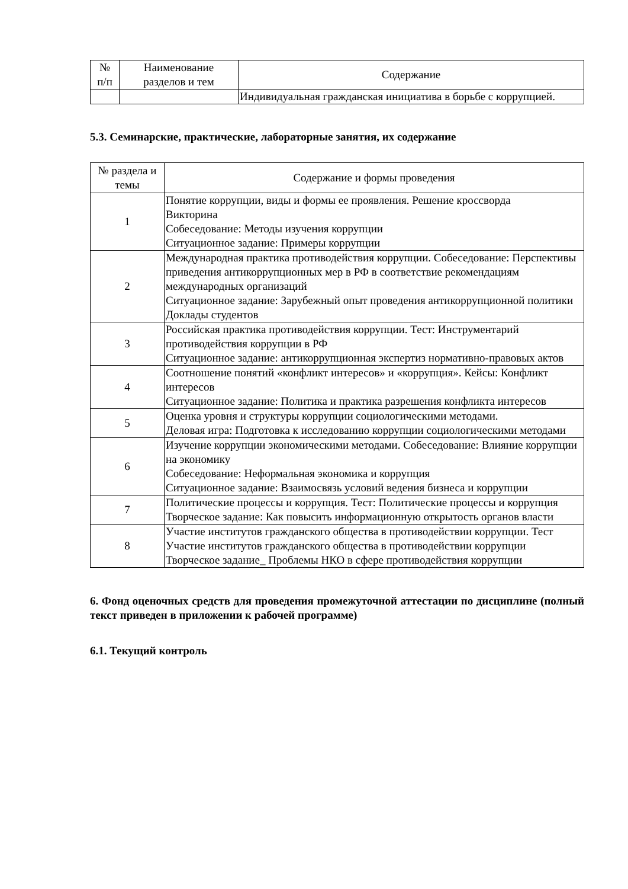| № п/п | Наименование разделов и тем | Содержание |
| --- | --- | --- |
| | | Индивидуальная гражданская инициатива в борьбе с коррупцией. |
5.3. Семинарские, практические, лабораторные занятия, их содержание
| № раздела и темы | Содержание и формы проведения |
| --- | --- |
| 1 | Понятие коррупции, виды и формы ее проявления. Решение кроссворда Викторина Собеседование: Методы изучения коррупции Ситуационное задание: Примеры коррупции |
| 2 | Международная практика противодействия коррупции. Собеседование: Перспективы приведения антикоррупционных мер в РФ в соответствие рекомендациям международных организаций Ситуационное задание: Зарубежный опыт проведения антикоррупционной политики Доклады студентов |
| 3 | Российская практика противодействия коррупции. Тест: Инструментарий противодействия коррупции в РФ Ситуационное задание: антикоррупционная экспертиз нормативно-правовых актов |
| 4 | Соотношение понятий «конфликт интересов» и «коррупция». Кейсы: Конфликт интересов Ситуационное задание: Политика и практика разрешения конфликта интересов |
| 5 | Оценка уровня и структуры коррупции социологическими методами. Деловая игра: Подготовка к исследованию коррупции социологическими методами |
| 6 | Изучение коррупции экономическими методами. Собеседование: Влияние коррупции на экономику Собеседование: Неформальная экономика и коррупция Ситуационное задание: Взаимосвязь условий ведения бизнеса и коррупции |
| 7 | Политические процессы и коррупция. Тест: Политические процессы и коррупция Творческое задание: Как повысить информационную открытость органов власти |
| 8 | Участие институтов гражданского общества в противодействии коррупции. Тест Участие институтов гражданского общества в противодействии коррупции Творческое задание_ Проблемы НКО в сфере противодействия коррупции |
6. Фонд оценочных средств для проведения промежуточной аттестации по дисциплине (полный текст приведен в приложении к рабочей программе)
6.1. Текущий контроль